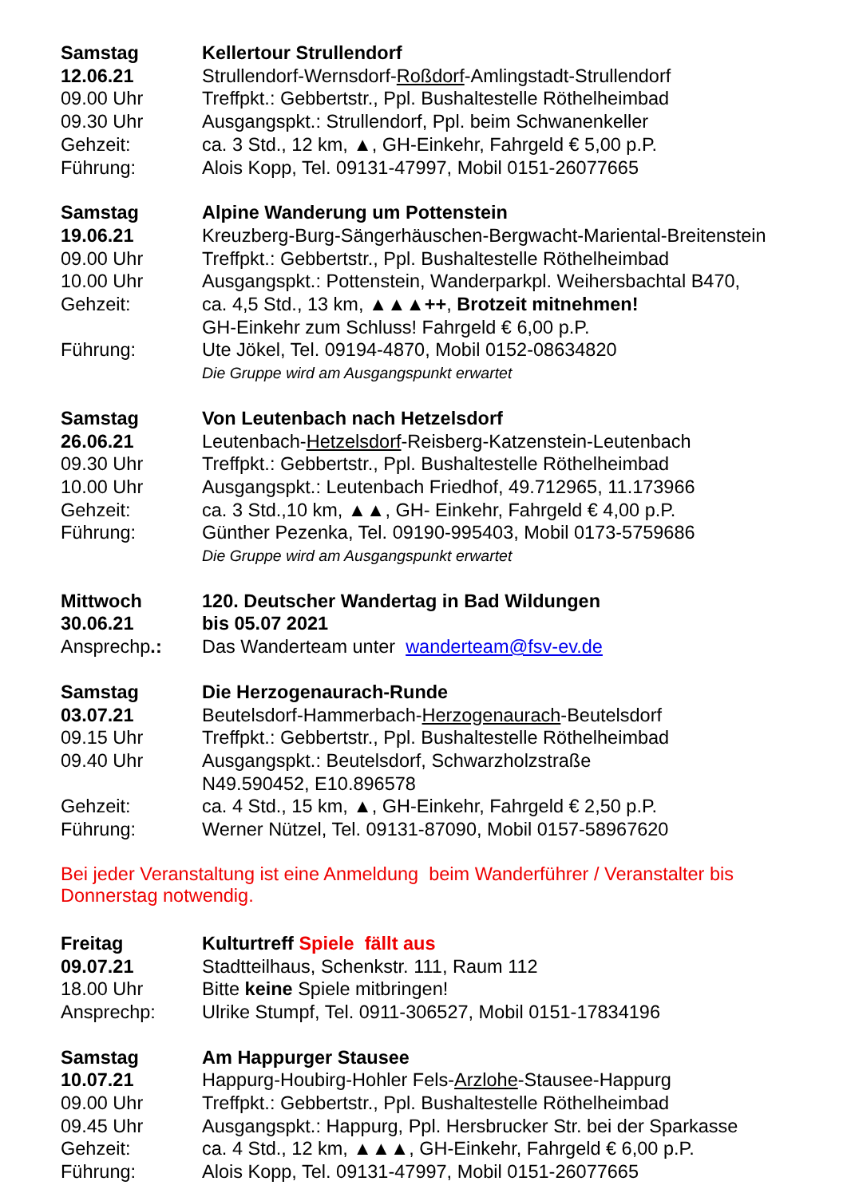Samstag Kellertour Strullendorf 12.06.21 Strullendorf-Wernsdorf-Roßdorf-Amlingstadt-Strullendorf 09.00 Uhr Treffpkt.: Gebbertstr., Ppl. Bushaltestelle Röthelheimbad 09.30 Uhr Ausgangspkt.: Strullendorf, Ppl. beim Schwanenkeller Gehzeit: ca. 3 Std., 12 km, ▲, GH-Einkehr, Fahrgeld € 5,00 p.P. Führung: Alois Kopp, Tel. 09131-47997, Mobil 0151-26077665
Samstag Alpine Wanderung um Pottenstein 19.06.21 Kreuzberg-Burg-Sängerhäuschen-Bergwacht-Mariental-Breitenstein 09.00 Uhr Treffpkt.: Gebbertstr., Ppl. Bushaltestelle Röthelheimbad 10.00 Uhr Ausgangspkt.: Pottenstein, Wanderparkpl. Weihersbachtal B470, Gehzeit: ca. 4,5 Std., 13 km, ▲▲▲++, Brotzeit mitnehmen! GH-Einkehr zum Schluss! Fahrgeld € 6,00 p.P. Führung: Ute Jökel, Tel. 09194-4870, Mobil 0152-08634820 Die Gruppe wird am Ausgangspunkt erwartet
Samstag Von Leutenbach nach Hetzelsdorf 26.06.21 Leutenbach-Hetzelsdorf-Reisberg-Katzenstein-Leutenbach 09.30 Uhr Treffpkt.: Gebbertstr., Ppl. Bushaltestelle Röthelheimbad 10.00 Uhr Ausgangspkt.: Leutenbach Friedhof, 49.712965, 11.173966 Gehzeit: ca. 3 Std.,10 km, ▲▲, GH- Einkehr, Fahrgeld € 4,00 p.P. Führung: Günther Pezenka, Tel. 09190-995403, Mobil 0173-5759686 Die Gruppe wird am Ausgangspunkt erwartet
Mittwoch 120. Deutscher Wandertag in Bad Wildungen 30.06.21 bis 05.07 2021 Ansprechp.: Das Wanderteam unter wanderteam@fsv-ev.de
Samstag Die Herzogenaurach-Runde 03.07.21 Beutelsdorf-Hammerbach-Herzogenaurach-Beutelsdorf 09.15 Uhr Treffpkt.: Gebbertstr., Ppl. Bushaltestelle Röthelheimbad 09.40 Uhr Ausgangspkt.: Beutelsdorf, Schwarzholzstraße N49.590452, E10.896578 Gehzeit: ca. 4 Std., 15 km, ▲, GH-Einkehr, Fahrgeld € 2,50 p.P. Führung: Werner Nützel, Tel. 09131-87090, Mobil 0157-58967620
Bei jeder Veranstaltung ist eine Anmeldung beim Wanderführer / Veranstalter bis Donnerstag notwendig.
Freitag Kulturtreff Spiele fällt aus 09.07.21 Stadtteilhaus, Schenkstr. 111, Raum 112 18.00 Uhr Bitte keine Spiele mitbringen! Ansprechp: Ulrike Stumpf, Tel. 0911-306527, Mobil 0151-17834196
Samstag Am Happurger Stausee 10.07.21 Happurg-Houbirg-Hohler Fels-Arzlohe-Stausee-Happurg 09.00 Uhr Treffpkt.: Gebbertstr., Ppl. Bushaltestelle Röthelheimbad 09.45 Uhr Ausgangspkt.: Happurg, Ppl. Hersbrucker Str. bei der Sparkasse Gehzeit: ca. 4 Std., 12 km, ▲▲▲, GH-Einkehr, Fahrgeld € 6,00 p.P. Führung: Alois Kopp, Tel. 09131-47997, Mobil 0151-26077665